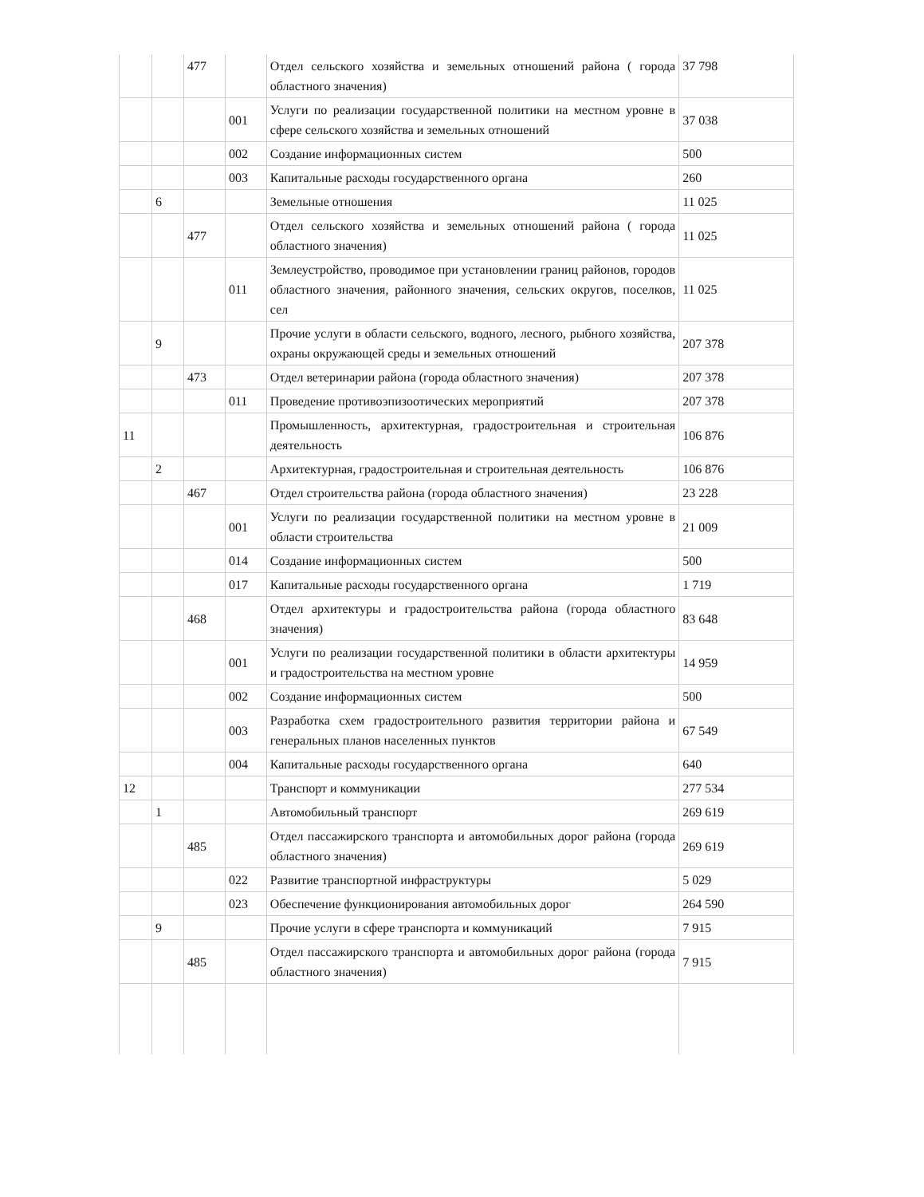| | | 477 | | Отдел сельского хозяйства и земельных отношений района ( города областного значения) | 37 798 |
| | | | 001 | Услуги по реализации государственной политики на местном уровне в сфере сельского хозяйства и земельных отношений | 37 038 |
| | | | 002 | Создание информационных систем | 500 |
| | | | 003 | Капитальные расходы государственного органа | 260 |
| | 6 | | | Земельные отношения | 11 025 |
| | | 477 | | Отдел сельского хозяйства и земельных отношений района ( города областного значения) | 11 025 |
| | | | 011 | Землеустройство, проводимое при установлении границ районов, городов областного значения, районного значения, сельских округов, поселков, сел | 11 025 |
| | 9 | | | Прочие услуги в области сельского, водного, лесного, рыбного хозяйства, охраны окружающей среды и земельных отношений | 207 378 |
| | | 473 | | Отдел ветеринарии района (города областного значения) | 207 378 |
| | | | 011 | Проведение противоэпизоотических мероприятий | 207 378 |
| 11 | | | | Промышленность, архитектурная, градостроительная и строительная деятельность | 106 876 |
| | 2 | | | Архитектурная, градостроительная и строительная деятельность | 106 876 |
| | | 467 | | Отдел строительства района (города областного значения) | 23 228 |
| | | | 001 | Услуги по реализации государственной политики на местном уровне в области строительства | 21 009 |
| | | | 014 | Создание информационных систем | 500 |
| | | | 017 | Капитальные расходы государственного органа | 1 719 |
| | | 468 | | Отдел архитектуры и градостроительства района (города областного значения) | 83 648 |
| | | | 001 | Услуги по реализации государственной политики в области архитектуры и градостроительства на местном уровне | 14 959 |
| | | | 002 | Создание информационных систем | 500 |
| | | | 003 | Разработка схем градостроительного развития территории района и генеральных планов населенных пунктов | 67 549 |
| | | | 004 | Капитальные расходы государственного органа | 640 |
| 12 | | | | Транспорт и коммуникации | 277 534 |
| | 1 | | | Автомобильный транспорт | 269 619 |
| | | 485 | | Отдел пассажирского транспорта и автомобильных дорог района (города областного значения) | 269 619 |
| | | | 022 | Развитие транспортной инфраструктуры | 5 029 |
| | | | 023 | Обеспечение функционирования автомобильных дорог | 264 590 |
| | 9 | | | Прочие услуги в сфере транспорта и коммуникаций | 7 915 |
| | | 485 | | Отдел пассажирского транспорта и автомобильных дорог района (города областного значения) | 7 915 |